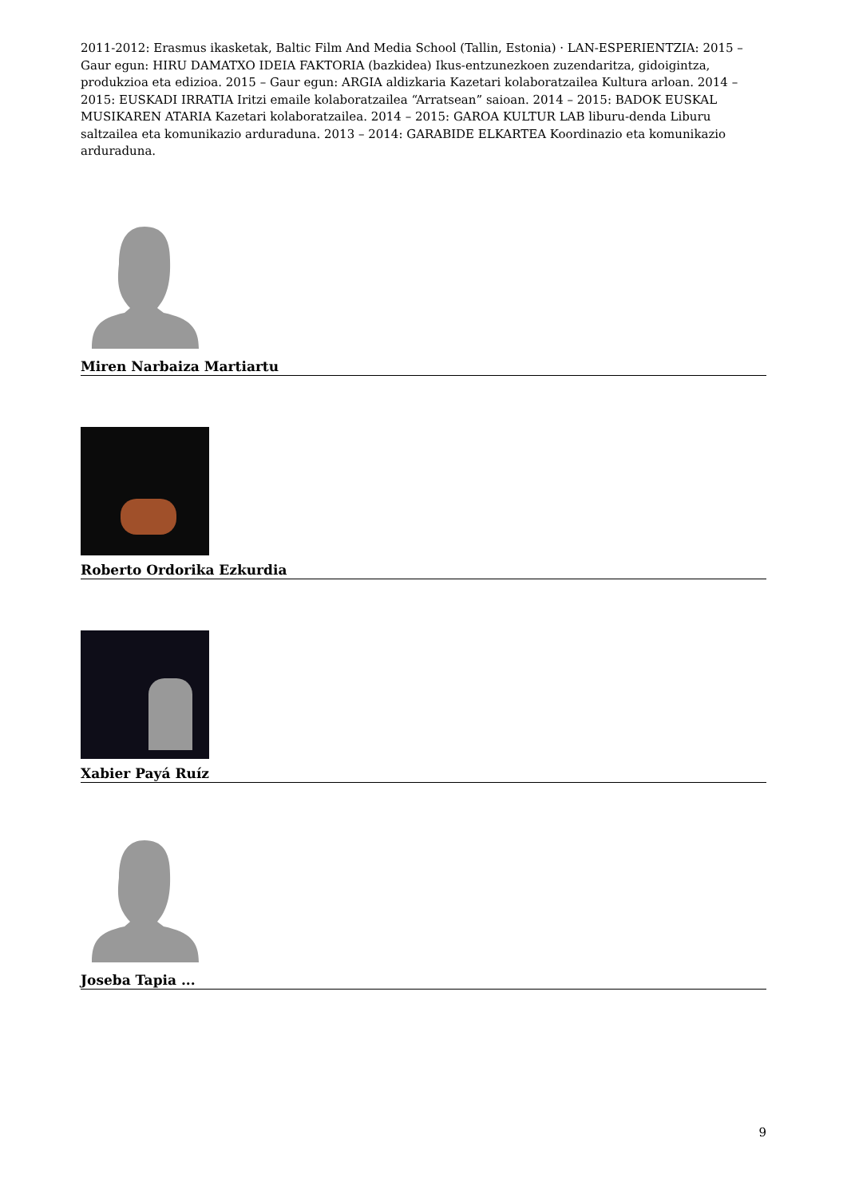2011-2012: Erasmus ikasketak, Baltic Film And Media School (Tallin, Estonia) · LAN-ESPERIENTZIA: 2015 – Gaur egun: HIRU DAMATXO IDEIA FAKTORIA (bazkidea) Ikus-entzunezkoen zuzendaritza, gidoigintza, produkzioa eta edizioa. 2015 – Gaur egun: ARGIA aldizkaria Kazetari kolaboratzailea Kultura arloan. 2014 – 2015: EUSKADI IRRATIA Iritzi emaile kolaboratzailea “Arratsean” saioan. 2014 – 2015: BADOK EUSKAL MUSIKAREN ATARIA Kazetari kolaboratzailea. 2014 – 2015: GAROA KULTUR LAB liburu-denda Liburu saltzailea eta komunikazio arduraduna. 2013 – 2014: GARABIDE ELKARTEA Koordinazio eta komunikazio arduraduna.
Miren Narbaiza Martiartu
Roberto Ordorika Ezkurdia
Xabier Payá Ruíz
Joseba Tapia ...
9